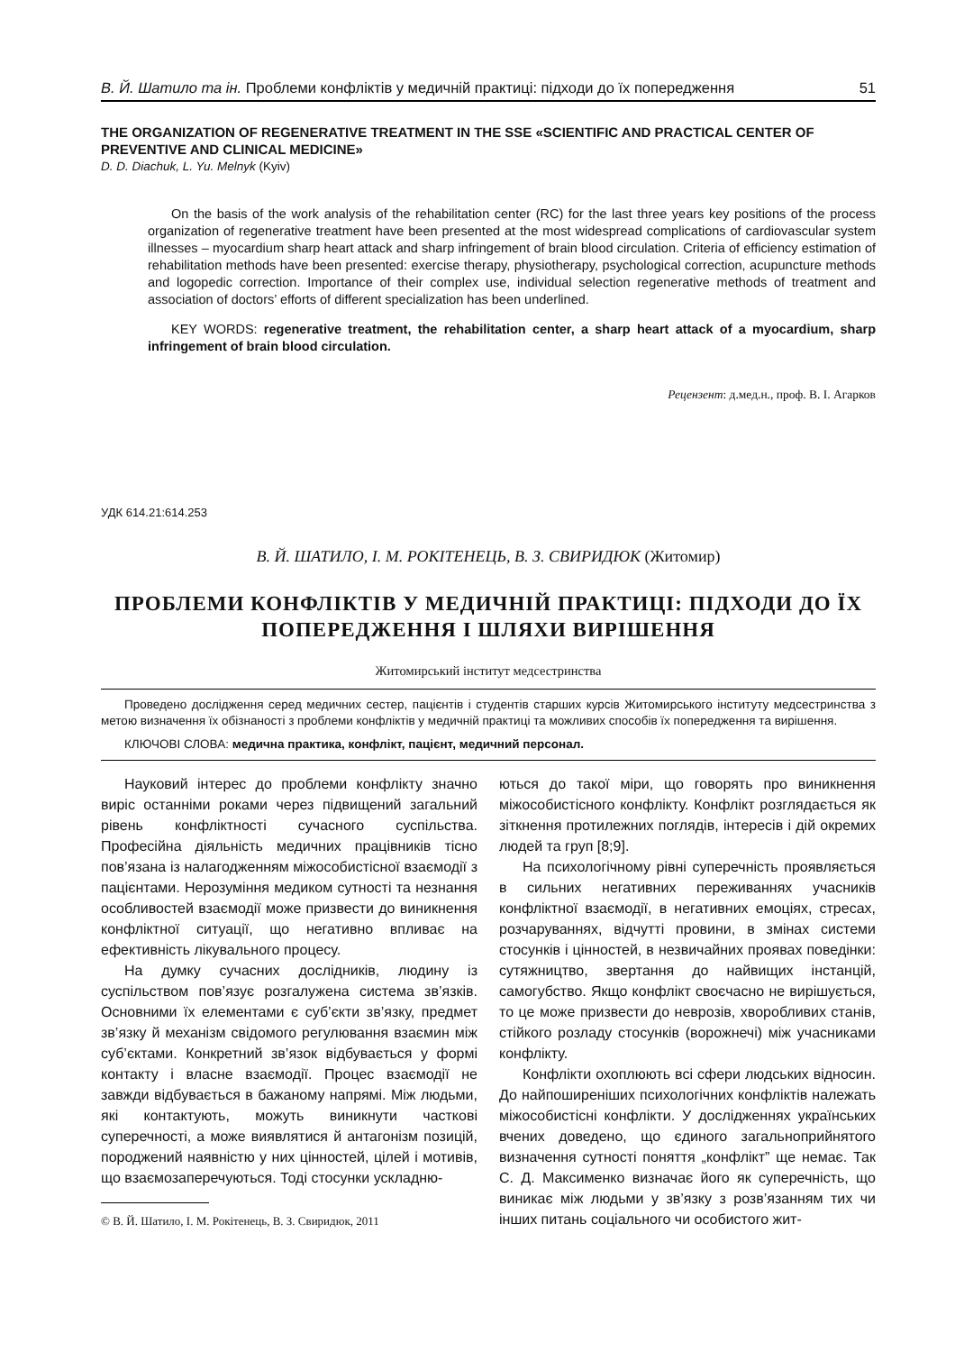В. Й. Шатило та ін. Проблеми конфліктів у медичній практиці: підходи до їх попередження 51
THE ORGANIZATION OF REGENERATIVE TREATMENT IN THE SSE «SCIENTIFIC AND PRACTICAL CENTER OF PREVENTIVE AND CLINICAL MEDICINE»
D. D. Diachuk, L. Yu. Melnyk (Kyiv)
On the basis of the work analysis of the rehabilitation center (RC) for the last three years key positions of the process organization of regenerative treatment have been presented at the most widespread complications of cardiovascular system illnesses – myocardium sharp heart attack and sharp infringement of brain blood circulation. Criteria of efficiency estimation of rehabilitation methods have been presented: exercise therapy, physiotherapy, psychological correction, acupuncture methods and logopedic correction. Importance of their complex use, individual selection regenerative methods of treatment and association of doctors’ efforts of different specialization has been underlined.
KEY WORDS: regenerative treatment, the rehabilitation center, a sharp heart attack of a myocardium, sharp infringement of brain blood circulation.
Рецензент: д.мед.н., проф. В. І. Агарков
УДК 614.21:614.253
В. Й. ШАТИЛО, І. М. РОКІТЕНЕЦЬ, В. З. СВИРИДЮК (Житомир)
ПРОБЛЕМИ КОНФЛІКТІВ У МЕДИЧНІЙ ПРАКТИЦІ: ПІДХОДИ ДО ЇХ ПОПЕРЕДЖЕННЯ І ШЛЯХИ ВИРІШЕННЯ
Житомирський інститут медсестринства
Проведено дослідження серед медичних сестер, пацієнтів і студентів старших курсів Житомирського інституту медсестринства з метою визначення їх обізнаності з проблеми конфліктів у медичній практиці та можливих способів їх попередження та вирішення.
КЛЮЧОВІ СЛОВА: медична практика, конфлікт, пацієнт, медичний персонал.
Науковий інтерес до проблеми конфлікту значно виріс останніми роками через підвищений загальний рівень конфліктності сучасного суспільства. Професійна діяльність медичних працівників тісно пов’язана із налагодженням міжособистісної взаємодії з пацієнтами. Нерозуміння медиком сутності та незнання особливостей взаємодії може призвести до виникнення конфліктної ситуації, що негативно впливає на ефективність лікувального процесу.
На думку сучасних дослідників, людину із суспільством пов’язує розгалужена система зв’язків. Основними їх елементами є суб’єкти зв’язку, предмет зв’язку й механізм свідомого регулювання взаємин між суб’єктами. Конкретний зв’язок відбувається у формі контакту і власне взаємодії. Процес взаємодії не завжди відбувається в бажаному напрямі. Між людьми, які контактують, можуть виникнути часткові суперечності, а може виявлятися й антагонізм позицій, породжений наявністю у них цінностей, цілей і мотивів, що взаємозаперечуються. Тоді стосунки ускладню-
© В. Й. Шатило, І. М. Рокітенець, В. З. Свиридюк, 2011
ються до такої міри, що говорять про виникнення міжособистісного конфлікту. Конфлікт розглядається як зіткнення протилежних поглядів, інтересів і дій окремих людей та груп [8;9].
На психологічному рівні суперечність проявляється в сильних негативних переживаннях учасників конфліктної взаємодії, в негативних емоціях, стресах, розчаруваннях, відчутті провини, в змінах системи стосунків і цінностей, в незвичайних проявах поведінки: сутяжництво, звертання до найвищих інстанцій, самогубство. Якщо конфлікт своєчасно не вирішується, то це може призвести до неврозів, хворобливих станів, стійкого розладу стосунків (ворожнечі) між учасниками конфлікту.
Конфлікти охоплюють всі сфери людських відносин. До найпоширеніших психологічних конфліктів належать міжособистісні конфлікти. У дослідженнях українських вчених доведено, що єдиного загальноприйнятого визначення сутності поняття „конфлікт” ще немає. Так С. Д. Максименко визначає його як суперечність, що виникає між людьми у зв’язку з розв’язанням тих чи інших питань соціального чи особистого жит-